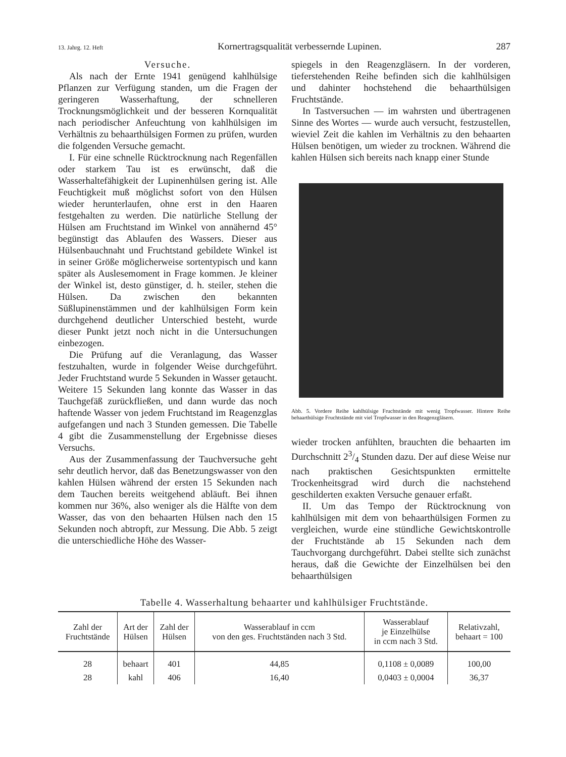13. Jahrg. 12. Heft Kornertragsqualität verbessernde Lupinen. 287
Versuche.
Als nach der Ernte 1941 genügend kahlhülsige Pflanzen zur Verfügung standen, um die Fragen der geringeren Wasserhaftung, der schnelleren Trocknungsmöglichkeit und der besseren Kornqualität nach periodischer Anfeuchtung von kahlhülsigen im Verhältnis zu behaarthülsigen Formen zu prüfen, wurden die folgenden Versuche gemacht.
I. Für eine schnelle Rücktrocknung nach Regenfällen oder starkem Tau ist es erwünscht, daß die Wasserhaltefähigkeit der Lupinenhülsen gering ist. Alle Feuchtigkeit muß möglichst sofort von den Hülsen wieder herunterlaufen, ohne erst in den Haaren festgehalten zu werden. Die natürliche Stellung der Hülsen am Fruchtstand im Winkel von annähernd 45° begünstigt das Ablaufen des Wassers. Dieser aus Hülsenbauchnaht und Fruchtstand gebildete Winkel ist in seiner Größe möglicherweise sortentypisch und kann später als Auslesemoment in Frage kommen. Je kleiner der Winkel ist, desto günstiger, d. h. steiler, stehen die Hülsen. Da zwischen den bekannten Süßlupinenstämmen und der kahlhülsigen Form kein durchgehend deutlicher Unterschied besteht, wurde dieser Punkt jetzt noch nicht in die Untersuchungen einbezogen.
Die Prüfung auf die Veranlagung, das Wasser festzuhalten, wurde in folgender Weise durchgeführt. Jeder Fruchtstand wurde 5 Sekunden in Wasser getaucht. Weitere 15 Sekunden lang konnte das Wasser in das Tauchgefäß zurückfließen, und dann wurde das noch haftende Wasser von jedem Fruchtstand im Reagenzglas aufgefangen und nach 3 Stunden gemessen. Die Tabelle 4 gibt die Zusammenstellung der Ergebnisse dieses Versuchs.
Aus der Zusammenfassung der Tauchversuche geht sehr deutlich hervor, daß das Benetzungswasser von den kahlen Hülsen während der ersten 15 Sekunden nach dem Tauchen bereits weitgehend abläuft. Bei ihnen kommen nur 36%, also weniger als die Hälfte von dem Wasser, das von den behaarten Hülsen nach den 15 Sekunden noch abtropft, zur Messung. Die Abb. 5 zeigt die unterschiedliche Höhe des Wasser-
spiegels in den Reagenzgläsern. In der vorderen, tieferstehenden Reihe befinden sich die kahlhülsigen und dahinter hochstehend die behaarthülsigen Fruchtstände.
In Tastversuchen — im wahrsten und übertragenen Sinne des Wortes — wurde auch versucht, festzustellen, wieviel Zeit die kahlen im Verhältnis zu den behaarten Hülsen benötigen, um wieder zu trocknen. Während die kahlen Hülsen sich bereits nach knapp einer Stunde
Abb. 5. Vordere Reihe kahlhülsige Fruchtstände mit wenig Tropfwasser. Hintere Reihe behaarthülsige Fruchtstände mit viel Tropfwasser in den Reagenzgläsern.
wieder trocken anfühlten, brauchten die behaarten im Durchschnitt 23/4 Stunden dazu. Der auf diese Weise nur nach praktischen Gesichtspunkten ermittelte Trockenheitsgrad wird durch die nachstehend geschilderten exakten Versuche genauer erfaßt.
II. Um das Tempo der Rücktrocknung von kahlhülsigen mit dem von behaarthülsigen Formen zu vergleichen, wurde eine stündliche Gewichtskontrolle der Fruchtstände ab 15 Sekunden nach dem Tauchvorgang durchgeführt. Dabei stellte sich zunächst heraus, daß die Gewichte der Einzelhülsen bei den behaarthülsigen
Tabelle 4. Wasserhaltung behaarter und kahlhülsiger Fruchtstände.
| Zahl der Fruchtstände | Art der Hülsen | Zahl der Hülsen | Wasserablauf in ccm von den ges. Fruchtständen nach 3 Std. | Wasserablauf je Einzelhülse in ccm nach 3 Std. | Relativzahl, behaart = 100 |
| --- | --- | --- | --- | --- | --- |
| 28 | behaart | 401 | 44,85 | 0,1108 ± 0,0089 | 100,00 |
| 28 | kahl | 406 | 16,40 | 0,0403 ± 0,0004 | 36,37 |